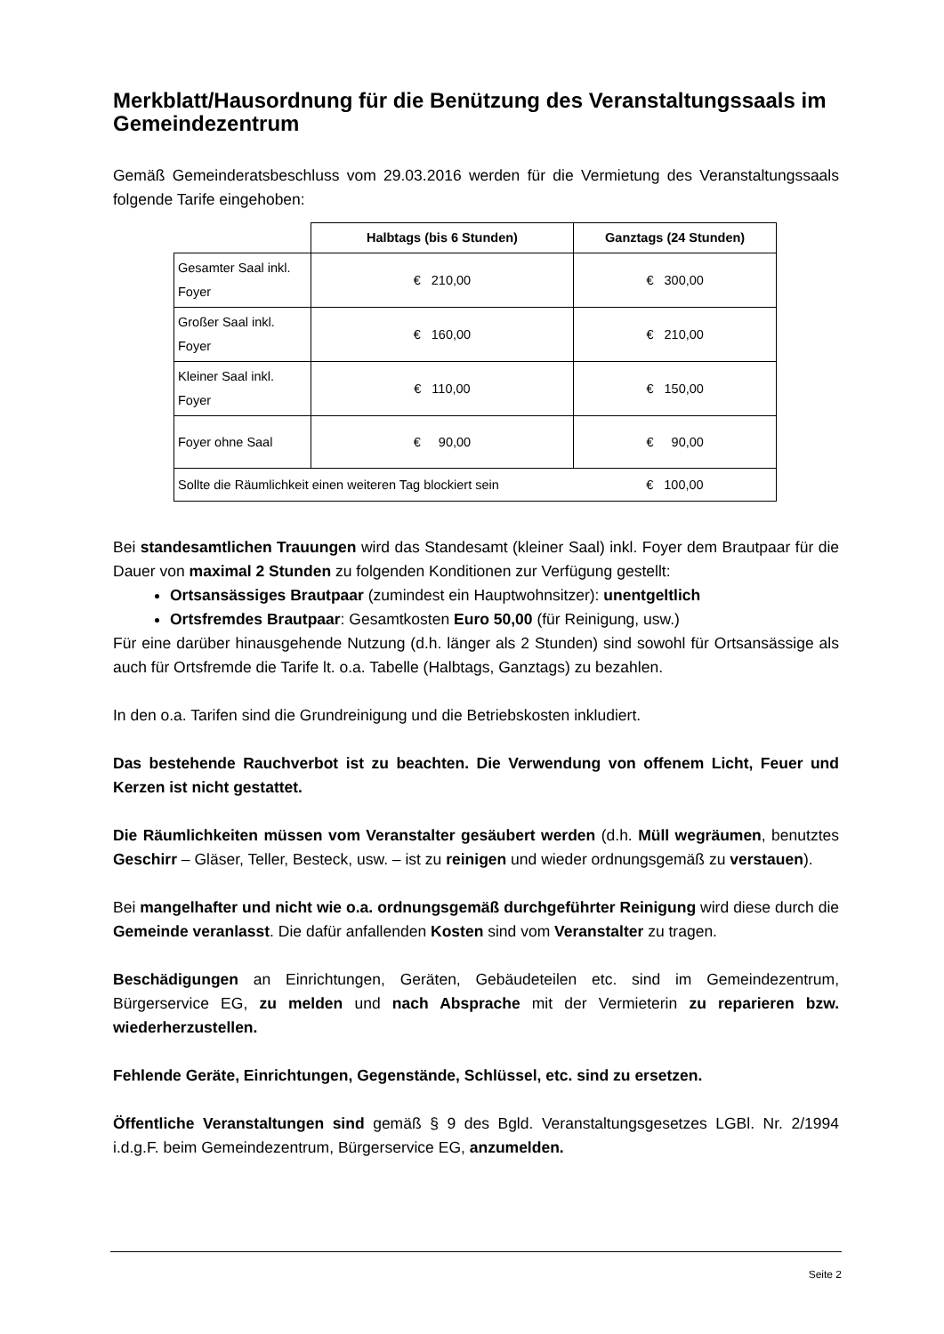Merkblatt/Hausordnung für die Benützung des Veranstaltungssaals im Gemeindezentrum
Gemäß Gemeinderatsbeschluss vom 29.03.2016 werden für die Vermietung des Veranstaltungssaals folgende Tarife eingehoben:
| | Halbtags (bis 6 Stunden) | Ganztags (24 Stunden) |
| --- | --- | --- |
| Gesamter Saal inkl. Foyer | € 210,00 | € 300,00 |
| Großer Saal inkl. Foyer | € 160,00 | € 210,00 |
| Kleiner Saal inkl. Foyer | € 110,00 | € 150,00 |
| Foyer ohne Saal | € 90,00 | € 90,00 |
| Sollte die Räumlichkeit einen weiteren Tag blockiert sein | | € 100,00 |
Bei standesamtlichen Trauungen wird das Standesamt (kleiner Saal) inkl. Foyer dem Brautpaar für die Dauer von maximal 2 Stunden zu folgenden Konditionen zur Verfügung gestellt:
Ortsansässiges Brautpaar (zumindest ein Hauptwohnsitzer): unentgeltlich
Ortsfremdes Brautpaar: Gesamtkosten Euro 50,00 (für Reinigung, usw.)
Für eine darüber hinausgehende Nutzung (d.h. länger als 2 Stunden) sind sowohl für Ortsansässige als auch für Ortsfremde die Tarife lt. o.a. Tabelle (Halbtags, Ganztags) zu bezahlen.
In den o.a. Tarifen sind die Grundreinigung und die Betriebskosten inkludiert.
Das bestehende Rauchverbot ist zu beachten. Die Verwendung von offenem Licht, Feuer und Kerzen ist nicht gestattet.
Die Räumlichkeiten müssen vom Veranstalter gesäubert werden (d.h. Müll wegräumen, benutztes Geschirr – Gläser, Teller, Besteck, usw. – ist zu reinigen und wieder ordnungsgemäß zu verstauen).
Bei mangelhafter und nicht wie o.a. ordnungsgemäß durchgeführter Reinigung wird diese durch die Gemeinde veranlasst. Die dafür anfallenden Kosten sind vom Veranstalter zu tragen.
Beschädigungen an Einrichtungen, Geräten, Gebäudeteilen etc. sind im Gemeindezentrum, Bürgerservice EG, zu melden und nach Absprache mit der Vermieterin zu reparieren bzw. wiederherzustellen.
Fehlende Geräte, Einrichtungen, Gegenstände, Schlüssel, etc. sind zu ersetzen.
Öffentliche Veranstaltungen sind gemäß § 9 des Bgld. Veranstaltungsgesetzes LGBl. Nr. 2/1994 i.d.g.F. beim Gemeindezentrum, Bürgerservice EG, anzumelden.
Seite 2